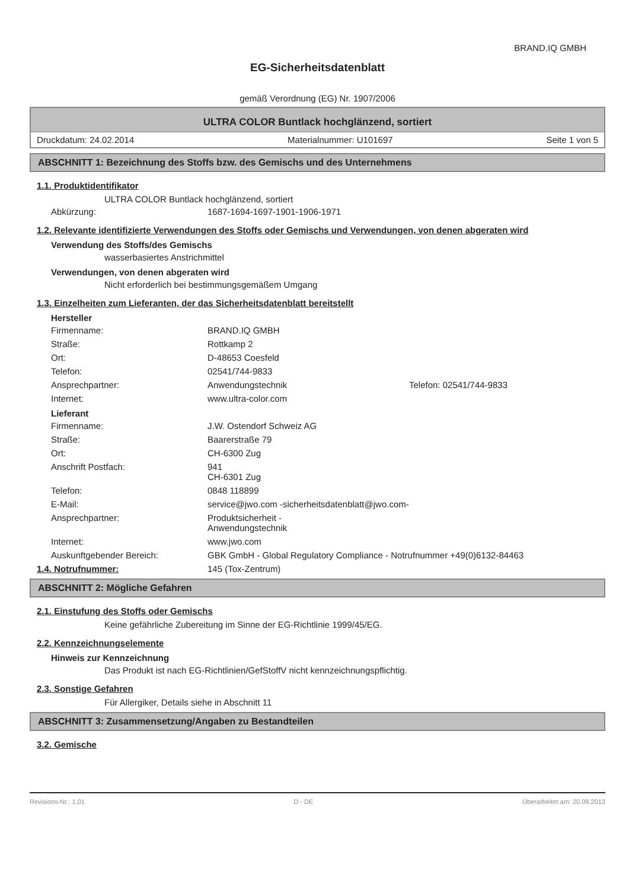BRAND.IQ GMBH
EG-Sicherheitsdatenblatt
gemäß Verordnung (EG) Nr. 1907/2006
ULTRA COLOR Buntlack hochglänzend, sortiert
Druckdatum: 24.02.2014 Materialnummer: U101697 Seite 1 von 5
ABSCHNITT 1: Bezeichnung des Stoffs bzw. des Gemischs und des Unternehmens
1.1. Produktidentifikator
ULTRA COLOR Buntlack hochglänzend, sortiert
Abkürzung: 1687-1694-1697-1901-1906-1971
1.2. Relevante identifizierte Verwendungen des Stoffs oder Gemischs und Verwendungen, von denen abgeraten wird
Verwendung des Stoffs/des Gemischs
wasserbasiertes Anstrichmittel
Verwendungen, von denen abgeraten wird
Nicht erforderlich bei bestimmungsgemäßem Umgang
1.3. Einzelheiten zum Lieferanten, der das Sicherheitsdatenblatt bereitstellt
Hersteller
Firmenname: BRAND.IQ GMBH
Straße: Rottkamp 2
Ort: D-48653 Coesfeld
Telefon: 02541/744-9833
Ansprechpartner: Anwendungstechnik Telefon: 02541/744-9833
Internet: www.ultra-color.com
Lieferant
Firmenname: J.W. Ostendorf Schweiz AG
Straße: Baarerstraße 79
Ort: CH-6300 Zug
Anschrift Postfach: 941
CH-6301 Zug
Telefon: 0848 118899
E-Mail: service@jwo.com -sicherheitsdatenblatt@jwo.com-
Ansprechpartner: Produktsicherheit -
Anwendungstechnik
Internet: www.jwo.com
Auskunftgebender Bereich: GBK GmbH - Global Regulatory Compliance - Notrufnummer +49(0)6132-84463
1.4. Notrufnummer: 145 (Tox-Zentrum)
ABSCHNITT 2: Mögliche Gefahren
2.1. Einstufung des Stoffs oder Gemischs
Keine gefährliche Zubereitung im Sinne der EG-Richtlinie 1999/45/EG.
2.2. Kennzeichnungselemente
Hinweis zur Kennzeichnung
Das Produkt ist nach EG-Richtlinien/GefStoffV nicht kennzeichnungspflichtig.
2.3. Sonstige Gefahren
Für Allergiker, Details siehe in Abschnitt 11
ABSCHNITT 3: Zusammensetzung/Angaben zu Bestandteilen
3.2. Gemische
Revisions-Nr.: 1,01 D - DE Überarbeitet am: 20.09.2013